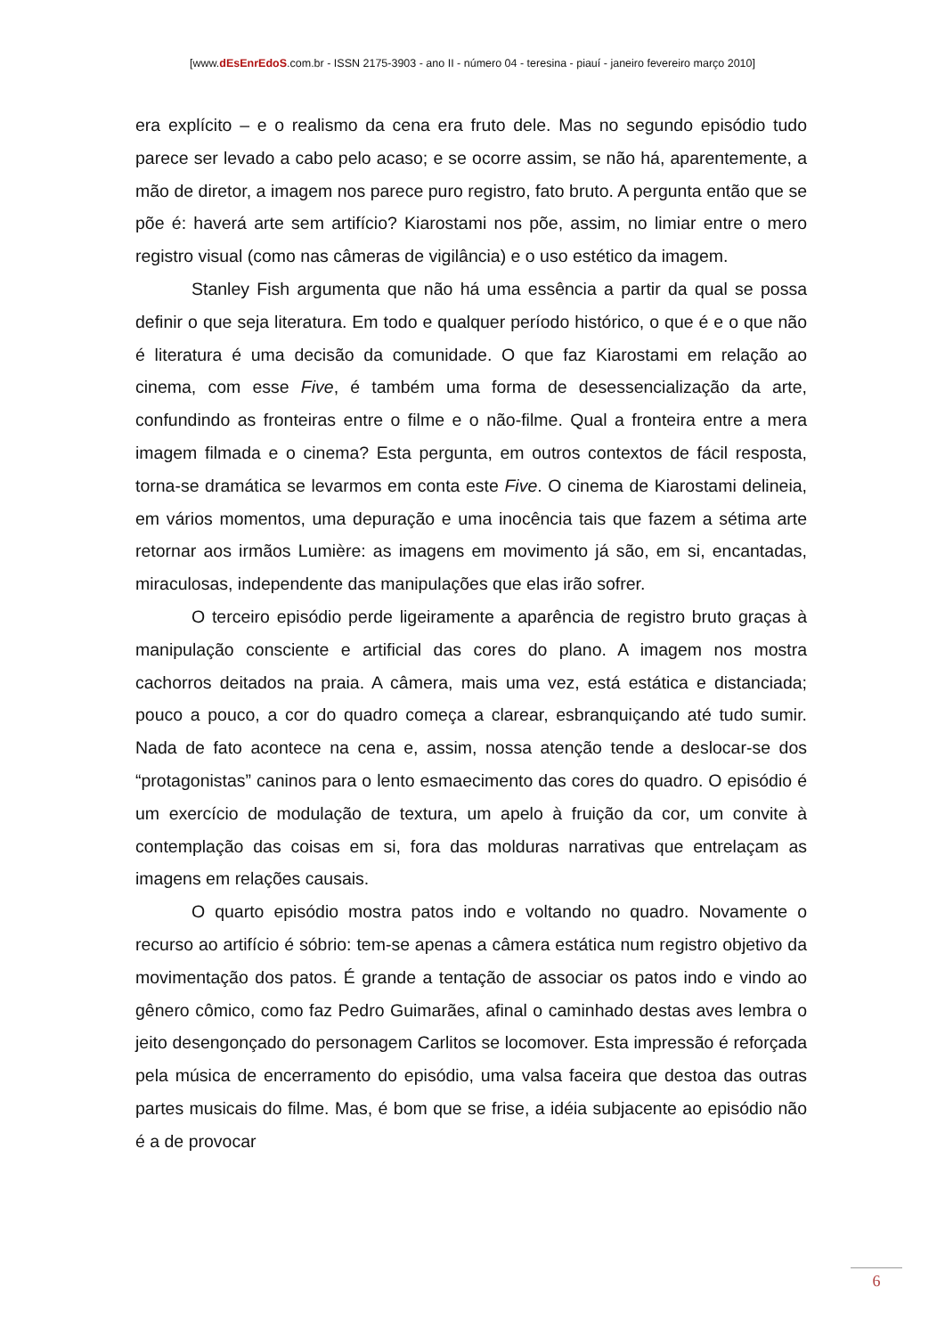[www.dEsEnrEdoS.com.br - ISSN 2175-3903 - ano II - número 04 - teresina - piauí - janeiro fevereiro março 2010]
era explícito – e o realismo da cena era fruto dele. Mas no segundo episódio tudo parece ser levado a cabo pelo acaso; e se ocorre assim, se não há, aparentemente, a mão de diretor, a imagem nos parece puro registro, fato bruto. A pergunta então que se põe é: haverá arte sem artifício? Kiarostami nos põe, assim, no limiar entre o mero registro visual (como nas câmeras de vigilância) e o uso estético da imagem.
Stanley Fish argumenta que não há uma essência a partir da qual se possa definir o que seja literatura. Em todo e qualquer período histórico, o que é e o que não é literatura é uma decisão da comunidade. O que faz Kiarostami em relação ao cinema, com esse Five, é também uma forma de desessencialização da arte, confundindo as fronteiras entre o filme e o não-filme. Qual a fronteira entre a mera imagem filmada e o cinema? Esta pergunta, em outros contextos de fácil resposta, torna-se dramática se levarmos em conta este Five. O cinema de Kiarostami delineia, em vários momentos, uma depuração e uma inocência tais que fazem a sétima arte retornar aos irmãos Lumière: as imagens em movimento já são, em si, encantadas, miraculosas, independente das manipulações que elas irão sofrer.
O terceiro episódio perde ligeiramente a aparência de registro bruto graças à manipulação consciente e artificial das cores do plano. A imagem nos mostra cachorros deitados na praia. A câmera, mais uma vez, está estática e distanciada; pouco a pouco, a cor do quadro começa a clarear, esbranquiçando até tudo sumir. Nada de fato acontece na cena e, assim, nossa atenção tende a deslocar-se dos “protagonistas” caninos para o lento esmaecimento das cores do quadro. O episódio é um exercício de modulação de textura, um apelo à fruição da cor, um convite à contemplação das coisas em si, fora das molduras narrativas que entrelaçam as imagens em relações causais.
O quarto episódio mostra patos indo e voltando no quadro. Novamente o recurso ao artifício é sóbrio: tem-se apenas a câmera estática num registro objetivo da movimentação dos patos. É grande a tentação de associar os patos indo e vindo ao gênero cômico, como faz Pedro Guimarães, afinal o caminhado destas aves lembra o jeito desengonçado do personagem Carlitos se locomover. Esta impressão é reforçada pela música de encerramento do episódio, uma valsa faceira que destoa das outras partes musicais do filme. Mas, é bom que se frise, a idéia subjacente ao episódio não é a de provocar
6